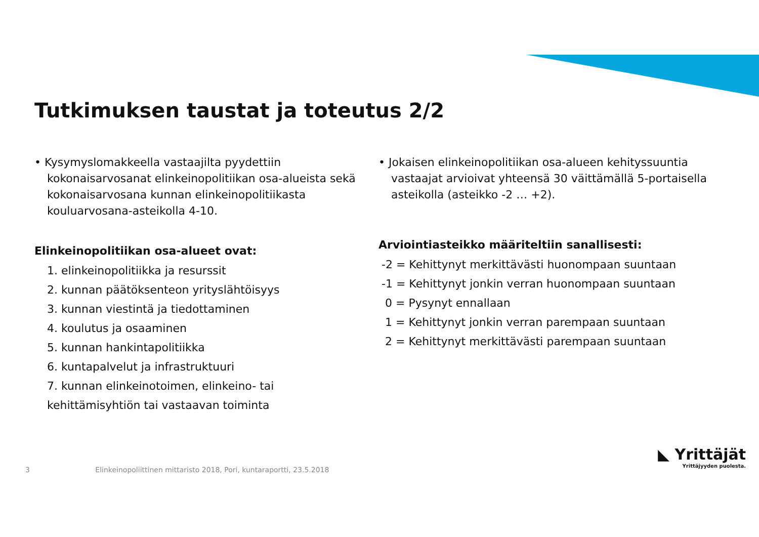Tutkimuksen taustat ja toteutus 2/2
• Kysymyslomakkeella vastaajilta pyydettiin kokonaisarvosanat elinkeinopolitiikan osa-alueista sekä kokonaisarvosana kunnan elinkeinopolitiikasta kouluarvosana-asteikolla 4-10.
Elinkeinopolitiikan osa-alueet ovat:
1. elinkeinopolitiikka ja resurssit
2. kunnan päätöksenteon yrityslähtöisyys
3. kunnan viestintä ja tiedottaminen
4. koulutus ja osaaminen
5. kunnan hankintapolitiikka
6. kuntapalvelut ja infrastruktuuri
7. kunnan elinkeinotoimen, elinkeino- tai kehittämisyhtiön tai vastaavan toiminta
• Jokaisen elinkeinopolitiikan osa-alueen kehityssuuntia vastaajat arvioivat yhteensä 30 väittämällä 5-portaisella asteikolla (asteikko -2 … +2).
Arviointiasteikko määriteltiin sanallisesti:
-2 = Kehittynyt merkittävästi huonompaan suuntaan
-1 = Kehittynyt jonkin verran huonompaan suuntaan
0 = Pysynyt ennallaan
1 = Kehittynyt jonkin verran parempaan suuntaan
2 = Kehittynyt merkittävästi parempaan suuntaan
3 Elinkeinopoliittinen mittaristo 2018, Pori, kuntaraportti, 23.5.2018
◣ Yrittäjät
Yrittäjyyden puolesta.